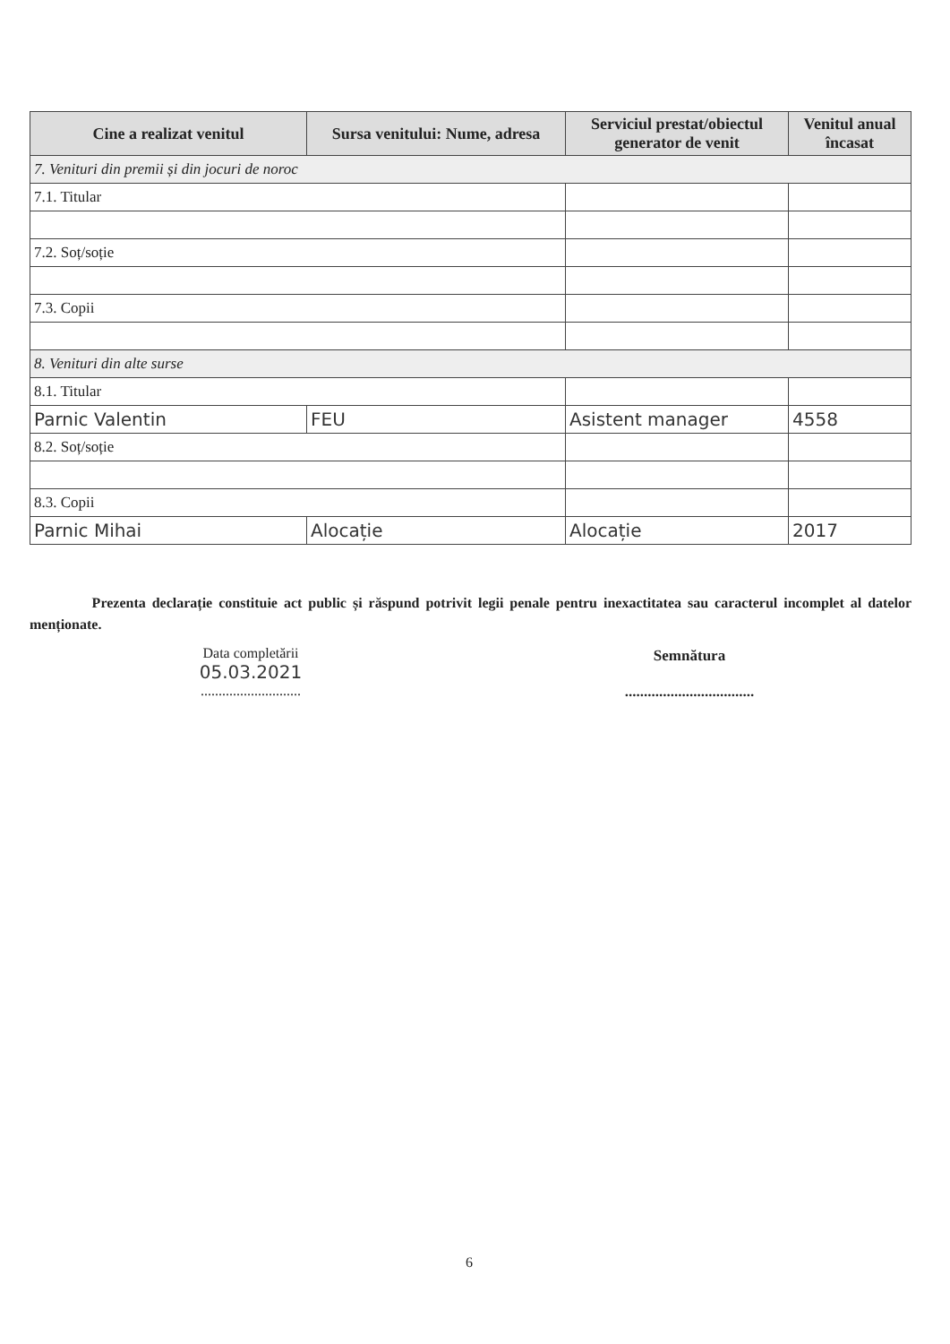| Cine a realizat venitul | Sursa venitului: Nume, adresa | Serviciul prestat/obiectul generator de venit | Venitul anual încasat |
| --- | --- | --- | --- |
| 7. Venituri din premii și din jocuri de noroc | | | |
| 7.1. Titular | | | |
| 7.2. Soț/soție | | | |
| 7.3. Copii | | | |
| 8. Venituri din alte surse | | | |
| 8.1. Titular | | | |
| Parnic Valentin | FEU | Asistent manager | 4558 |
| 8.2. Soț/soție | | | |
| 8.3. Copii | | | |
| Parnic Mihai | Alocație | Alocație | 2017 |
Prezenta declarație constituie act public și răspund potrivit legii penale pentru inexactitatea sau caracterul incomplet al datelor menționate.
Data completării
05.03.2021
............................
Semnătura
..................................
6